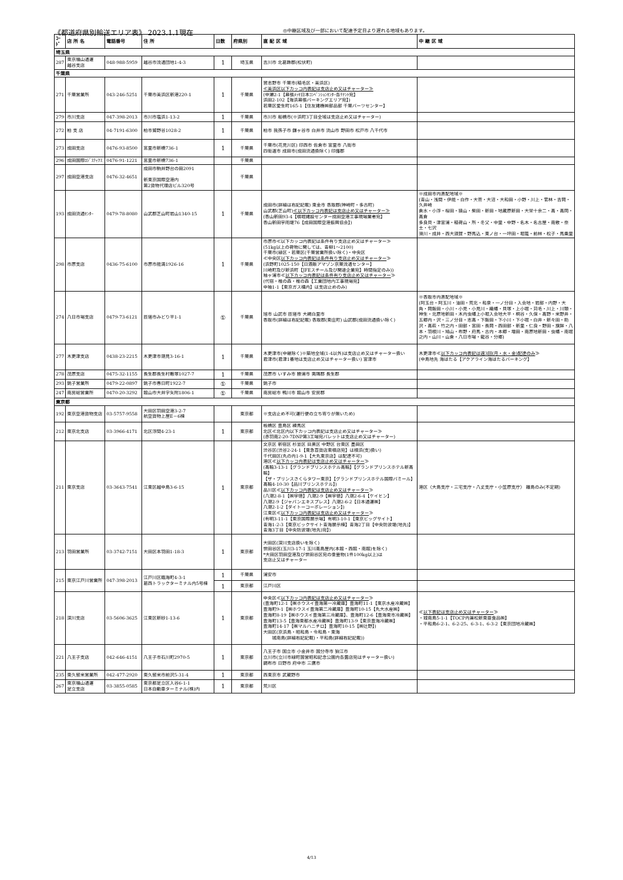《都道府県別輸送エリア表》 2023.1.1現在 ◎中継区域及び一部において配達予定日より遅れる地域もあります。
| ｺｰﾄﾞ | 店 所 名 | 電話番号 | 住 所 | 日数 | 府県別 | 直 配 区 域 | 中 継 区 域 |
| --- | --- | --- | --- | --- | --- | --- | --- |
| 埼玉県 | | | | | | | |
| 287 | 東京福山通運 越谷支店 | 048-988-5959 | 越谷市流通団地1-4-3 | 1 | 埼玉県 | 吉川市 北葛飾郡(松伏町) | |
| 千葉県 | | | | | | | |
| 271 | 千葉営業所 | 043-246-5251 | 千葉市美浜区新港220-1 | 1 | 千葉県 | 習志野市 千葉市(稲毛区・美浜区) ≪美浜区以下カッコ内表記は支店止め又はチャーター≫ (中瀬2-1【幕張ﾒｯｾ日本ｺﾝﾍﾞﾝｼｮﾝｾﾝﾀｰ各ﾃﾅﾝﾄ宛】 浜田2-102【海浜幕張パーキングエリア宛】) 若葉区愛生町165-1【住友建機㈱部品部 千葉パーツセンター】 | |
| 279 | 市川支店 | 047-398-2013 | 市川市塩浜1-13-2 | 1 | 千葉県 | 市川市 船橋市(※浜町3丁目全域は支店止め又はチャーター) | |
| 272 | 柏 支 店 | 04-7191-6300 | 柏市鷲野谷1028-2 | 1 | 千葉県 | 柏市 我孫子市 鎌ヶ谷市 白井市 流山市 野田市 松戸市 八千代市 | |
| 273 | 成田支店 | 0476-93-8500 | 富里市新橋736-1 | 1 | 千葉県 | 千葉市(花見川区) 印西市 佐倉市 富里市 八街市 四街道市 成田市(成田流通扱除く) 印旛郡 | |
| 296 | 成田国際ﾛｼﾞｽﾃｨｸｽ | 0476-91-1221 | 富里市新橋736-1 | | 千葉県 | | |
| 297 | 成田空港支店 | 0476-32-4651 | 成田市駒井野台の田2091 新東京国際空港内 第2貨物代理店ビル320号 | | 千葉県 | | |
| 193 | 成田流通ｾﾝﾀｰ | 0479-78-8080 | 山武郡芝山町岩山1340-15 | 1 | 千葉県 | 成田市(詳細は右記記載) 東金市 香取郡(神崎町・多古町) 山武郡(芝山町) ≪以下カッコ内表記は支店止め又はチャーター≫ (香山新田93-4【横堀建設センター成田空港工事現場業者宛】 香山新田宇雨堤76【成田国際空港振興協会】) | ※成田市内直配地域※ (青山・浅間・伊能・白作・大菅・大沼・大和田・小野・川上・官林・吉岡・久井崎 倉水・小浮・桜田・猿山・柴田・新田・地蔵原新田・大栄十余二・高・高岡・高倉 多良貝・津富浦・稲荷山・所・冬父・中里・中野・名木・名古屋・南敷・奈土・七沢 滑川・成井・西大須賀・野馬込・東ノ台・一坪田・堀籠・前林・松子・馬乗里 |
| 298 | 市原支店 | 0436-75-6100 | 市原市能満1926-16 | 1 | 千葉県 | 市原市≪以下カッコ内表記は条件有り支店止め又はチャーター≫ (51kg以上の荷物に関しては、青柳1～2100) 千葉市(緑区・若葉区(千葉営業所扱い除く)・中央区 ≪中央区 以下カッコ内表記は条件有り支店止め又はチャーター ≫ (浜野町1025-150【日酒販アマゾン京葉流通センター】 川崎町及び新浜町【JFEスチール及び関連企業宛】時間指定のみ)) 袖ヶ浦市≪ 以下カッコ内表記は条件有り支店止め又はチャーター ≫ (代宿・椎の森・椎の森【工業団地内工事現場宛】 中袖1-1【東京ガス構内】は支店止めのみ) | |
| 274 | 八日市場支店 | 0479-73-6121 | 匝瑳市みどり平1-1 | ① | 千葉県 | 旭市 山武市 匝瑳市 大網白里市 香取市(詳細は右記記載) 香取郡(東庄町) 山武郡(成田流通扱い除く) | ※香取市内直配地域※ (阿玉台・阿玉川・油田・荒北・和泉・一ノ分目・入会地・岩部・内野・大角・岡飯田・小川・小見・小見川・織幡・貝塚・上小堀・苅毛・川上・川頭・神生・北原地新田・木内虫幡上小堀入会地大平・桐谷・久保・高野・米野井・五郷内・沢・三ノ分目・志高・下飯田・下小川・下小堀・白井・新々田・助沢・高萩・竹之内・田部・富田・長岡・西田部・新里・仁良・野田・旗鉾・八本・羽根川・鳩山・布野・府馬・古内・本郷・増田・南原地新田・虫幡・南堀之内・山川・山倉・八日市場・龍谷・分郷) |
| 277 | 木更津支店 | 0438-23-2215 | 木更津市潮見3-16-1 | 1 | 千葉県 | 木更津市(中継除く)※築地全域(1-4以外)は支店止め又はチャーター扱い 君津市(君津1番地は支店止め又はチャーター扱い) 富津市 | 木更津市≪ 以下カッコ内表記は週3回(月・水・金)配達のみ ≫ (中島地先 海ほたる【アクアライン海ほたるパーキング】 |
| 278 | 茂原支店 | 0475-32-1155 | 長生郡長生村藪塚1027-7 | 1 | 千葉県 | 茂原市 いすみ市 勝浦市 夷隅郡 長生郡 | |
| 293 | 銚子営業所 | 0479-22-0897 | 銚子市春日町1922-7 | ① | 千葉県 | 銚子市 | |
| 247 | 南房総営業所 | 0470-20-3292 | 館山市大井字矢附1806-1 | ① | 千葉県 | 南房総市 鴨川市 館山市 安房郡 | |
| 東京都 | | | | | | | |
| 192 | 東京空港貨物支店 | 03-5757-9558 | 大田区羽田空港3-2-7 航空貨物上屋E－6棟 | | 東京都 | ※支店止め不可(運行便の立ち寄りが無いため) | |
| 212 | 東京北支店 | 03-3966-4171 | 北区浮間4-23-1 | 1 | 東京都 | 板橋区 豊島区 練馬区 北区≪北区内以下カッコ内表記は支店止め又はチャーター≫ (赤羽南2-20-7DNP第3工場宛パレットは支店止め又はチャーター) | |
| 211 | 東京支店 | 03-3643-7541 | 江東区越中島3-6-15 | 1 | 東京都 | 文京区 新宿区 杉並区 目黒区 中野区 台東区 墨田区 渋谷区(渋谷2-24-1【東急百貨店東横店宛】は横浜(支)扱い) 千代田区(丸の内1-9-1【大丸東京店】は配達不可) 港区≪ 以下カッコ内表記は支店止め又はチャーター ≫ (高輪3-13-1【グランドプリンスホテル高輪】【グランドプリンスホテル新高輪】 【ザ・プリンスさくらタワー東京】【グランドプリンスホテル国際パミール】 高輪4-10-30【品川プリンスホテル】) 品川区≪ 以下カッコ内表記は支店止め又はチャーター ≫ (八潮2-8-1【㈱宇徳】八潮2-9【㈱宇徳】八潮2-6-4【ケイヒン】 八潮2-9【ジャパンエキスプレス】八潮2-6-2【日本通運㈱】 八潮2-1-2【ダイトーコーポレーション】) 江東区≪ 以下カッコ内表記は支店止め又はチャーター ≫ (有明3-11-1【東京国際展示場】有明3-10-1【東京ビッグサイト】 青海1-2-3【東京ビックサイト青海展示棟】青海2丁目【中央防波堤(地先)】 青海3丁目【中央防波堤(地先)宛】) | 港区〈大島支庁・三宅支庁・八丈支庁・小笠原支庁〉 離島のみ(不定期) |
| 213 | 羽田営業所 | 03-3742-7151 | 大田区本羽田1-18-3 | 1 | 東京都 | 大田区(深川支店扱いを除く) 世田谷区(玉川3-17-1 玉川高島屋内(本館・西館・南館)を除く) *大田区羽田空港及び世田谷区宛の重量物(1件100kg以上)は 支店止又はチャーター | |
| 215 | 東京江戸川営業所 | 047-398-2013 | 江戸川区臨海町4-3-1 葛西トラックターミナル内5号棟 | 1 | 千葉県 | 浦安市 | |
| | | | | 1 | 東京都 | 江戸川区 | |
| 218 | 深川支店 | 03-5606-3625 | 江東区新砂1-13-6 | 1 | 東京都 | 中央区≪ 以下カッコ内表記は支店止め又はチャーター ≫ (豊海町12-1【㈱ホウスイ豊海第一冷蔵庫】豊海町11-1【東京水産冷蔵㈱】 豊海町9-1【㈱ホウスイ豊海第二冷蔵庫】豊海町10-15【丸大水産㈱】 豊海町8-19【㈱ホウスイ豊海第三冷蔵庫】、豊海町12-6【豊海東市冷蔵㈱】 豊海町13-5【豊海東都水産冷蔵㈱】豊海町13-9【東京豊海冷蔵㈱】 豊海町14-17【㈱マルハニチロ】豊海町10-15【㈱辻野】) 大田区(京浜島・昭和島・令和島・東海 城南島(詳細右記記載)・平和島(詳細右記記載)) | ≪ 以下表記は支店止め又はチャーター ≫ ・城南島5-1-1【TOCP内兼松新東亜食品㈱】 ・平和島6-2-1、6-2-25、6-3-1、6-3-2【東京団地冷蔵㈱】 |
| 221 | 八王子支店 | 042-646-4151 | 八王子市石川町2970-5 | 1 | 東京都 | 八王子市 国立市 小金井市 国分寺市 狛江市 立川市(立川市緑町国営昭和記念公園内各露店宛はチャーター扱い) 調布市 日野市 府中市 三鷹市 | |
| 235 | 東久留米営業所 | 042-477-2920 | 東久留米市前沢5-31-4 | 1 | 東京都 | 西東京市 武蔵野市 | |
| 267 | 東京福山通運 足立支店 | 03-3855-0585 | 東京都足立区入谷6-1-1 日本自動車ターミナル(株)内 | 1 | 東京都 | 荒川区 | |
4/13